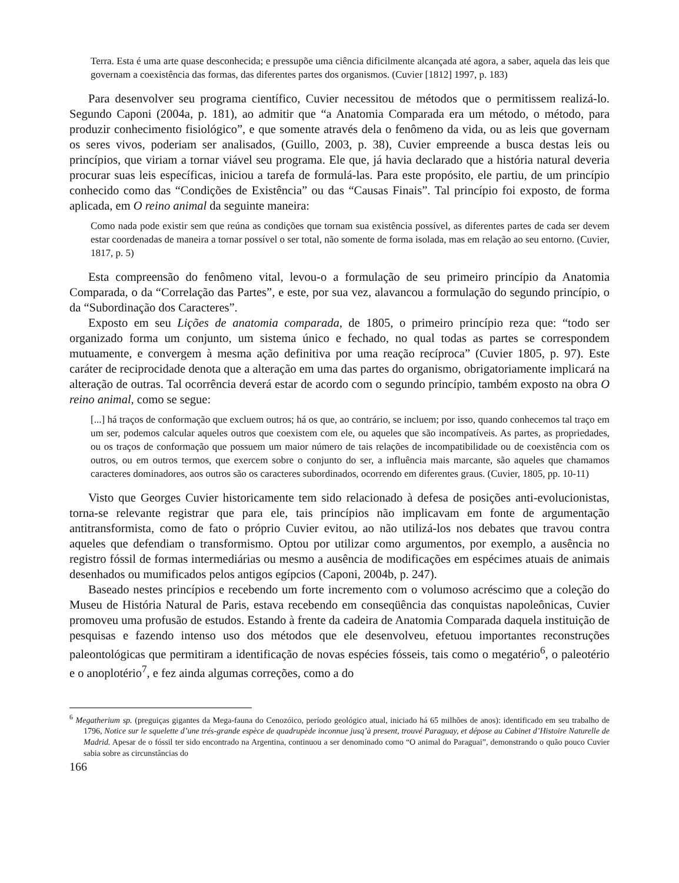Terra. Esta é uma arte quase desconhecida; e pressupõe uma ciência dificilmente alcançada até agora, a saber, aquela das leis que governam a coexistência das formas, das diferentes partes dos organismos. (Cuvier [1812] 1997, p. 183)
Para desenvolver seu programa científico, Cuvier necessitou de métodos que o permitissem realizá-lo. Segundo Caponi (2004a, p. 181), ao admitir que “a Anatomia Comparada era um método, o método, para produzir conhecimento fisiológico”, e que somente através dela o fenômeno da vida, ou as leis que governam os seres vivos, poderiam ser analisados, (Guillo, 2003, p. 38), Cuvier empreende a busca destas leis ou princípios, que viriam a tornar viável seu programa. Ele que, já havia declarado que a história natural deveria procurar suas leis específicas, iniciou a tarefa de formulá-las. Para este propósito, ele partiu, de um princípio conhecido como das “Condições de Existência” ou das “Causas Finais”. Tal princípio foi exposto, de forma aplicada, em O reino animal da seguinte maneira:
Como nada pode existir sem que reúna as condições que tornam sua existência possível, as diferentes partes de cada ser devem estar coordenadas de maneira a tornar possível o ser total, não somente de forma isolada, mas em relação ao seu entorno. (Cuvier, 1817, p. 5)
Esta compreensão do fenômeno vital, levou-o a formulação de seu primeiro princípio da Anatomia Comparada, o da “Correlação das Partes”, e este, por sua vez, alavancou a formulação do segundo princípio, o da “Subordinação dos Caracteres”.
Exposto em seu Lições de anatomia comparada, de 1805, o primeiro princípio reza que: “todo ser organizado forma um conjunto, um sistema único e fechado, no qual todas as partes se correspondem mutuamente, e convergem à mesma ação definitiva por uma reação recíproca” (Cuvier 1805, p. 97). Este caráter de reciprocidade denota que a alteração em uma das partes do organismo, obrigatoriamente implicará na alteração de outras. Tal ocorrência deverá estar de acordo com o segundo princípio, também exposto na obra O reino animal, como se segue:
[...] há traços de conformação que excluem outros; há os que, ao contrário, se incluem; por isso, quando conhecemos tal traço em um ser, podemos calcular aqueles outros que coexistem com ele, ou aqueles que são incompatíveis. As partes, as propriedades, ou os traços de conformação que possuem um maior número de tais relações de incompatibilidade ou de coexistência com os outros, ou em outros termos, que exercem sobre o conjunto do ser, a influência mais marcante, são aqueles que chamamos caracteres dominadores, aos outros são os caracteres subordinados, ocorrendo em diferentes graus. (Cuvier, 1805, pp. 10-11)
Visto que Georges Cuvier historicamente tem sido relacionado à defesa de posições anti-evolucionistas, torna-se relevante registrar que para ele, tais princípios não implicavam em fonte de argumentação antitransformista, como de fato o próprio Cuvier evitou, ao não utilizá-los nos debates que travou contra aqueles que defendiam o transformismo. Optou por utilizar como argumentos, por exemplo, a ausência no registro fóssil de formas intermediárias ou mesmo a ausência de modificações em espécimes atuais de animais desenhados ou mumificados pelos antigos egípcios (Caponi, 2004b, p. 247).
Baseado nestes princípios e recebendo um forte incremento com o volumoso acréscimo que a coleção do Museu de História Natural de Paris, estava recebendo em conseqüência das conquistas napoleônicas, Cuvier promoveu uma profusão de estudos. Estando à frente da cadeira de Anatomia Comparada daquela instituição de pesquisas e fazendo intenso uso dos métodos que ele desenvolveu, efetuou importantes reconstruções paleontológicas que permitiram a identificação de novas espécies fósseis, tais como o megatério<sup>6</sup>, o paleotério e o anoplotério<sup>7</sup>, e fez ainda algumas correções, como a do
<sup>6</sup> Megatherium sp. (preguiças gigantes da Mega-fauna do Cenozóico, período geológico atual, iniciado há 65 milhões de anos): identificado em seu trabalho de 1796, Notice sur le squelette d’une trés-grande espèce de quadrupède inconnue jusq’à present, trouvé Paraguay, et dépose au Cabinet d’Histoire Naturelle de Madrid. Apesar de o fóssil ter sido encontrado na Argentina, continuou a ser denominado como “O animal do Paraguai”, demonstrando o quão pouco Cuvier sabia sobre as circunstâncias do
166